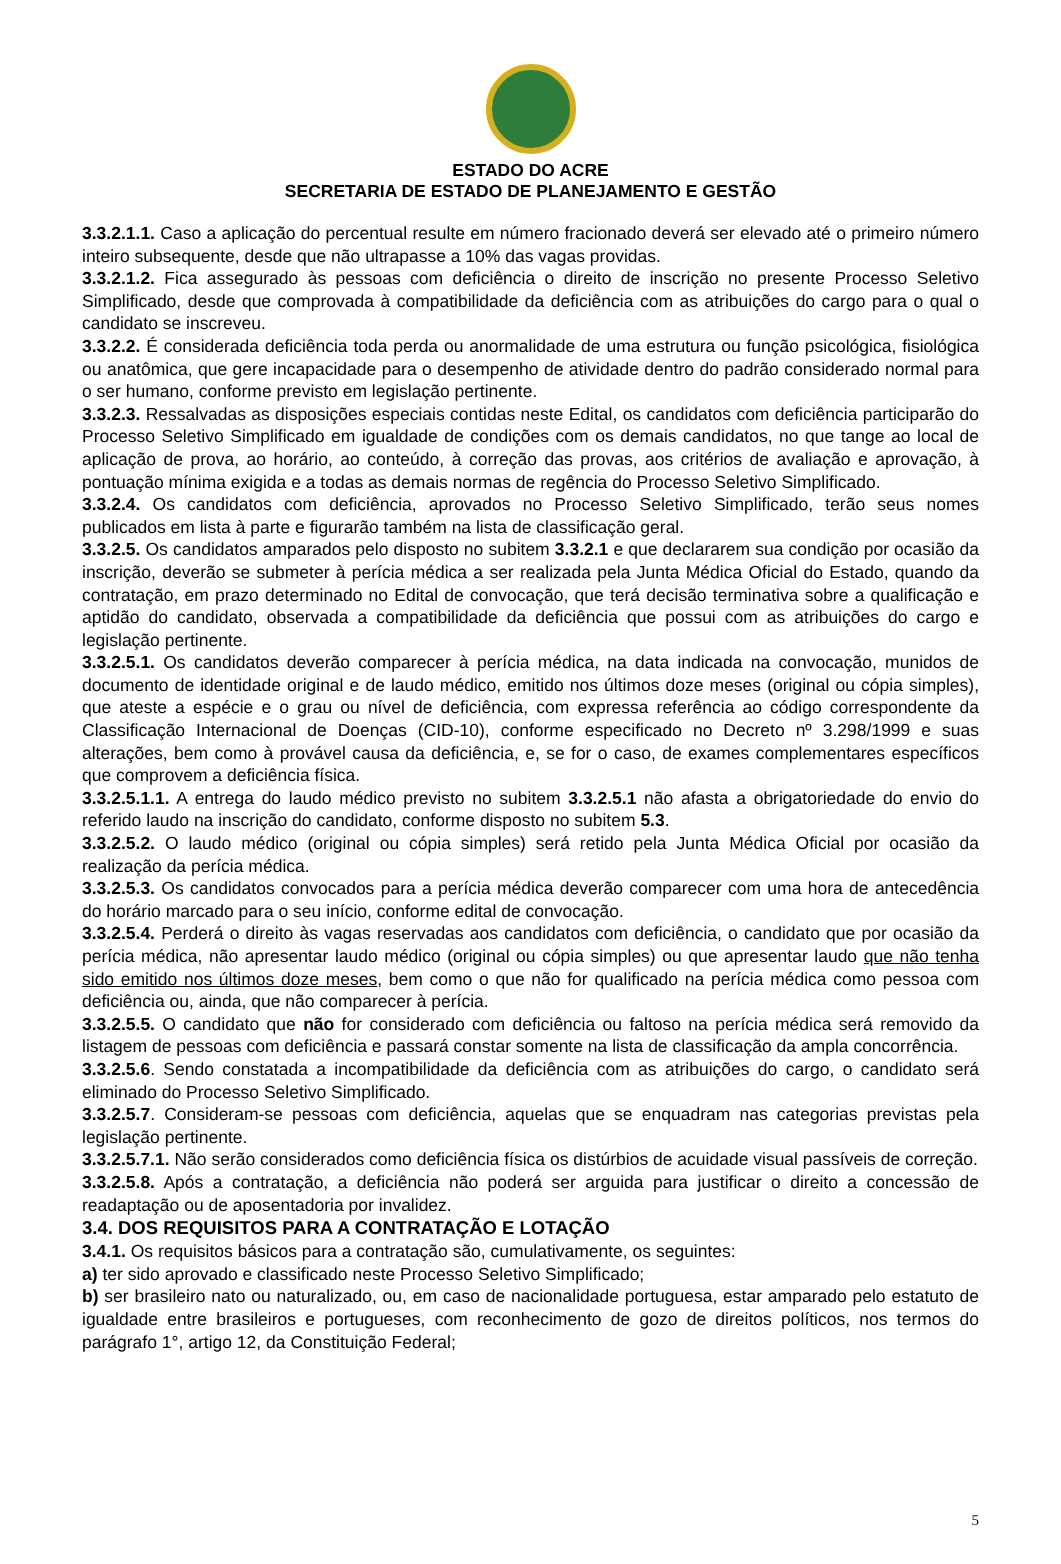ESTADO DO ACRE
SECRETARIA DE ESTADO DE PLANEJAMENTO E GESTÃO
3.3.2.1.1. Caso a aplicação do percentual resulte em número fracionado deverá ser elevado até o primeiro número inteiro subsequente, desde que não ultrapasse a 10% das vagas providas.
3.3.2.1.2. Fica assegurado às pessoas com deficiência o direito de inscrição no presente Processo Seletivo Simplificado, desde que comprovada à compatibilidade da deficiência com as atribuições do cargo para o qual o candidato se inscreveu.
3.3.2.2. É considerada deficiência toda perda ou anormalidade de uma estrutura ou função psicológica, fisiológica ou anatômica, que gere incapacidade para o desempenho de atividade dentro do padrão considerado normal para o ser humano, conforme previsto em legislação pertinente.
3.3.2.3. Ressalvadas as disposições especiais contidas neste Edital, os candidatos com deficiência participarão do Processo Seletivo Simplificado em igualdade de condições com os demais candidatos, no que tange ao local de aplicação de prova, ao horário, ao conteúdo, à correção das provas, aos critérios de avaliação e aprovação, à pontuação mínima exigida e a todas as demais normas de regência do Processo Seletivo Simplificado.
3.3.2.4. Os candidatos com deficiência, aprovados no Processo Seletivo Simplificado, terão seus nomes publicados em lista à parte e figurarão também na lista de classificação geral.
3.3.2.5. Os candidatos amparados pelo disposto no subitem 3.3.2.1 e que declararem sua condição por ocasião da inscrição, deverão se submeter à perícia médica a ser realizada pela Junta Médica Oficial do Estado, quando da contratação, em prazo determinado no Edital de convocação, que terá decisão terminativa sobre a qualificação e aptidão do candidato, observada a compatibilidade da deficiência que possui com as atribuições do cargo e legislação pertinente.
3.3.2.5.1. Os candidatos deverão comparecer à perícia médica, na data indicada na convocação, munidos de documento de identidade original e de laudo médico, emitido nos últimos doze meses (original ou cópia simples), que ateste a espécie e o grau ou nível de deficiência, com expressa referência ao código correspondente da Classificação Internacional de Doenças (CID-10), conforme especificado no Decreto nº 3.298/1999 e suas alterações, bem como à provável causa da deficiência, e, se for o caso, de exames complementares específicos que comprovem a deficiência física.
3.3.2.5.1.1. A entrega do laudo médico previsto no subitem 3.3.2.5.1 não afasta a obrigatoriedade do envio do referido laudo na inscrição do candidato, conforme disposto no subitem 5.3.
3.3.2.5.2. O laudo médico (original ou cópia simples) será retido pela Junta Médica Oficial por ocasião da realização da perícia médica.
3.3.2.5.3. Os candidatos convocados para a perícia médica deverão comparecer com uma hora de antecedência do horário marcado para o seu início, conforme edital de convocação.
3.3.2.5.4. Perderá o direito às vagas reservadas aos candidatos com deficiência, o candidato que por ocasião da perícia médica, não apresentar laudo médico (original ou cópia simples) ou que apresentar laudo que não tenha sido emitido nos últimos doze meses, bem como o que não for qualificado na perícia médica como pessoa com deficiência ou, ainda, que não comparecer à perícia.
3.3.2.5.5. O candidato que não for considerado com deficiência ou faltoso na perícia médica será removido da listagem de pessoas com deficiência e passará constar somente na lista de classificação da ampla concorrência.
3.3.2.5.6. Sendo constatada a incompatibilidade da deficiência com as atribuições do cargo, o candidato será eliminado do Processo Seletivo Simplificado.
3.3.2.5.7. Consideram-se pessoas com deficiência, aquelas que se enquadram nas categorias previstas pela legislação pertinente.
3.3.2.5.7.1. Não serão considerados como deficiência física os distúrbios de acuidade visual passíveis de correção.
3.3.2.5.8. Após a contratação, a deficiência não poderá ser arguida para justificar o direito a concessão de readaptação ou de aposentadoria por invalidez.
3.4. DOS REQUISITOS PARA A CONTRATAÇÃO E LOTAÇÃO
3.4.1. Os requisitos básicos para a contratação são, cumulativamente, os seguintes:
a) ter sido aprovado e classificado neste Processo Seletivo Simplificado;
b) ser brasileiro nato ou naturalizado, ou, em caso de nacionalidade portuguesa, estar amparado pelo estatuto de igualdade entre brasileiros e portugueses, com reconhecimento de gozo de direitos políticos, nos termos do parágrafo 1°, artigo 12, da Constituição Federal;
5